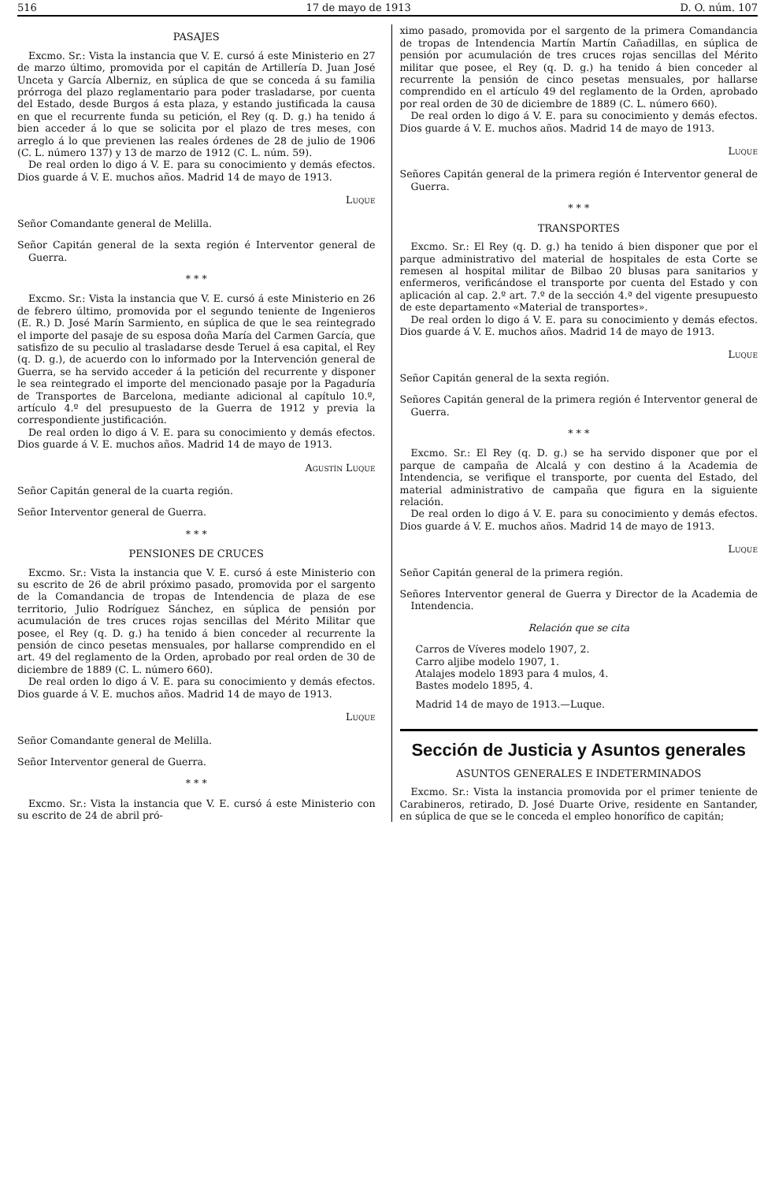516 17 de mayo de 1913 D. O. núm. 107
PASAJES
Excmo. Sr.: Vista la instancia que V. E. cursó á este Ministerio en 27 de marzo último, promovida por el capitán de Artillería D. Juan José Unceta y García Alberniz, en súplica de que se conceda á su familia prórroga del plazo reglamentario para poder trasladarse, por cuenta del Estado, desde Burgos á esta plaza, y estando justificada la causa en que el recurrente funda su petición, el Rey (q. D. g.) ha tenido á bien acceder á lo que se solicita por el plazo de tres meses, con arreglo á lo que previenen las reales órdenes de 28 de julio de 1906 (C. L. número 137) y 13 de marzo de 1912 (C. L. núm. 59).
De real orden lo digo á V. E. para su conocimiento y demás efectos. Dios guarde á V. E. muchos años. Madrid 14 de mayo de 1913.
Luque
Señor Comandante general de Melilla.
Señor Capitán general de la sexta región é Interventor general de Guerra.
* * *
Excmo. Sr.: Vista la instancia que V. E. cursó á este Ministerio en 26 de febrero último, promovida por el segundo teniente de Ingenieros (E. R.) D. José Marín Sarmiento, en súplica de que le sea reintegrado el importe del pasaje de su esposa doña María del Carmen García, que satisfizo de su peculio al trasladarse desde Teruel á esa capital, el Rey (q. D. g.), de acuerdo con lo informado por la Intervención general de Guerra, se ha servido acceder á la petición del recurrente y disponer le sea reintegrado el importe del mencionado pasaje por la Pagaduría de Transportes de Barcelona, mediante adicional al capítulo 10.º, artículo 4.º del presupuesto de la Guerra de 1912 y previa la correspondiente justificación.
De real orden lo digo á V. E. para su conocimiento y demás efectos. Dios guarde á V. E. muchos años. Madrid 14 de mayo de 1913.
Agustín Luque
Señor Capitán general de la cuarta región.
Señor Interventor general de Guerra.
* * *
PENSIONES DE CRUCES
Excmo. Sr.: Vista la instancia que V. E. cursó á este Ministerio con su escrito de 26 de abril próximo pasado, promovida por el sargento de la Comandancia de tropas de Intendencia de plaza de ese territorio, Julio Rodríguez Sánchez, en súplica de pensión por acumulación de tres cruces rojas sencillas del Mérito Militar que posee, el Rey (q. D. g.) ha tenido á bien conceder al recurrente la pensión de cinco pesetas mensuales, por hallarse comprendido en el art. 49 del reglamento de la Orden, aprobado por real orden de 30 de diciembre de 1889 (C. L. número 660).
De real orden lo digo á V. E. para su conocimiento y demás efectos. Dios guarde á V. E. muchos años. Madrid 14 de mayo de 1913.
Luque
Señor Comandante general de Melilla.
Señor Interventor general de Guerra.
* * *
Excmo. Sr.: Vista la instancia que V. E. cursó á este Ministerio con su escrito de 24 de abril pró-
ximo pasado, promovida por el sargento de la primera Comandancia de tropas de Intendencia Martín Martín Cañadillas, en súplica de pensión por acumulación de tres cruces rojas sencillas del Mérito militar que posee, el Rey (q. D. g.) ha tenido á bien conceder al recurrente la pensión de cinco pesetas mensuales, por hallarse comprendido en el artículo 49 del reglamento de la Orden, aprobado por real orden de 30 de diciembre de 1889 (C. L. número 660).
De real orden lo digo á V. E. para su conocimiento y demás efectos. Dios guarde á V. E. muchos años. Madrid 14 de mayo de 1913.
Luque
Señores Capitán general de la primera región é Interventor general de Guerra.
* * *
TRANSPORTES
Excmo. Sr.: El Rey (q. D. g.) ha tenido á bien disponer que por el parque administrativo del material de hospitales de esta Corte se remesen al hospital militar de Bilbao 20 blusas para sanitarios y enfermeros, verificándose el transporte por cuenta del Estado y con aplicación al cap. 2.º art. 7.º de la sección 4.ª del vigente presupuesto de este departamento «Material de transportes».
De real orden lo digo á V. E. para su conocimiento y demás efectos. Dios guarde á V. E. muchos años. Madrid 14 de mayo de 1913.
Luque
Señor Capitán general de la sexta región.
Señores Capitán general de la primera región é Interventor general de Guerra.
* * *
Excmo. Sr.: El Rey (q. D. g.) se ha servido disponer que por el parque de campaña de Alcalá y con destino á la Academia de Intendencia, se verifique el transporte, por cuenta del Estado, del material administrativo de campaña que figura en la siguiente relación.
De real orden lo digo á V. E. para su conocimiento y demás efectos. Dios guarde á V. E. muchos años. Madrid 14 de mayo de 1913.
Luque
Señor Capitán general de la primera región.
Señores Interventor general de Guerra y Director de la Academia de Intendencia.
Relación que se cita
Carros de Víveres modelo 1907, 2.
Carro aljibe modelo 1907, 1.
Atalajes modelo 1893 para 4 mulos, 4.
Bastes modelo 1895, 4.
Madrid 14 de mayo de 1913.—Luque.
Sección de Justicia y Asuntos generales
ASUNTOS GENERALES E INDETERMINADOS
Excmo. Sr.: Vista la instancia promovida por el primer teniente de Carabineros, retirado, D. José Duarte Orive, residente en Santander, en súplica de que se le conceda el empleo honorífico de capitán;